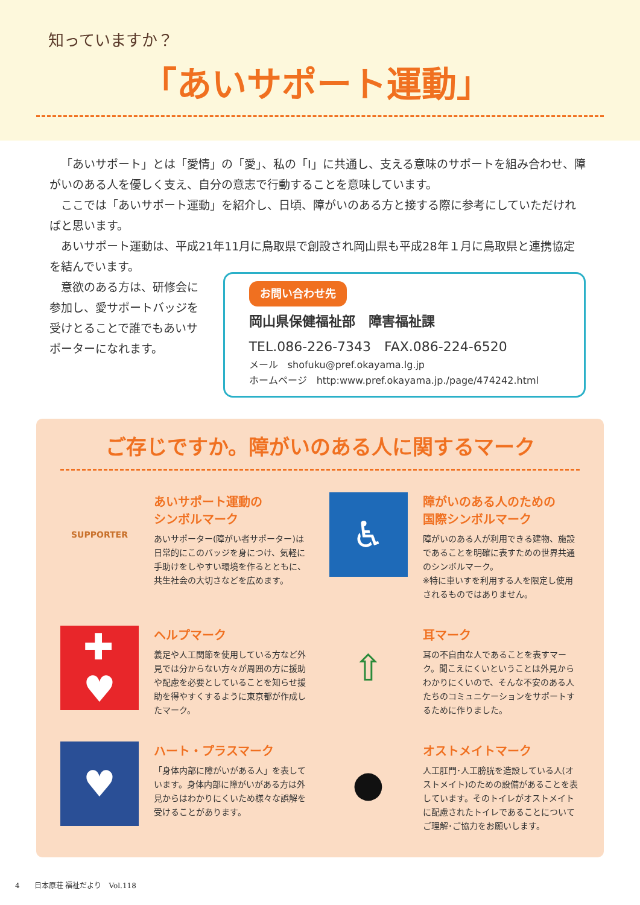知っていますか？
「あいサポート運動」
「あいサポート」とは「愛情」の「愛」、私の「I」に共通し、支える意味のサポートを組み合わせ、障がいのある人を優しく支え、自分の意志で行動することを意味しています。
ここでは「あいサポート運動」を紹介し、日頃、障がいのある方と接する際に参考にしていただければと思います。
あいサポート運動は、平成21年11月に鳥取県で創設され岡山県も平成28年１月に鳥取県と連携協定を結んでいます。
意欲のある方は、研修会に参加し、愛サポートバッジを受けとることで誰でもあいサポーターになれます。
お問い合わせ先
岡山県保健福祉部　障害福祉課
TEL.086-226-7343　FAX.086-224-6520
メール　shofuku@pref.okayama.lg.jp
ホームページ　http:www.pref.okayama.jp./page/474242.html
ご存じですか。障がいのある人に関するマーク
SUPPORTER
あいサポート運動の
シンボルマーク
あいサポーター(障がい者サポーター)は日常的にこのバッジを身につけ、気軽に手助けをしやすい環境を作るとともに、共生社会の大切さなどを広めます。
♿
障がいのある人のための
国際シンボルマーク
障がいのある人が利用できる建物、施設であることを明確に表すための世界共通のシンボルマーク。
※特に車いすを利用する人を限定し使用されるものではありません。
✚
♥
ヘルプマーク
義足や人工関節を使用している方など外見では分からない方々が周囲の方に援助や配慮を必要としていることを知らせ援助を得やすくするように東京都が作成したマーク。
⇧
耳マーク
耳の不自由な人であることを表すマーク。聞こえにくいということは外見からわかりにくいので、そんな不安のある人たちのコミュニケーションをサポートするために作りました。
♥
ハート・プラスマーク
「身体内部に障がいがある人」を表しています。身体内部に障がいがある方は外見からはわかりにくいため様々な誤解を受けることがあります。
●
オストメイトマーク
人工肛門･人工膀胱を造設している人(オストメイト)のための設備があることを表しています。そのトイレがオストメイトに配慮されたトイレであることについてご理解･ご協力をお願いします。
4　　日本原荘 福祉だより　Vol.118